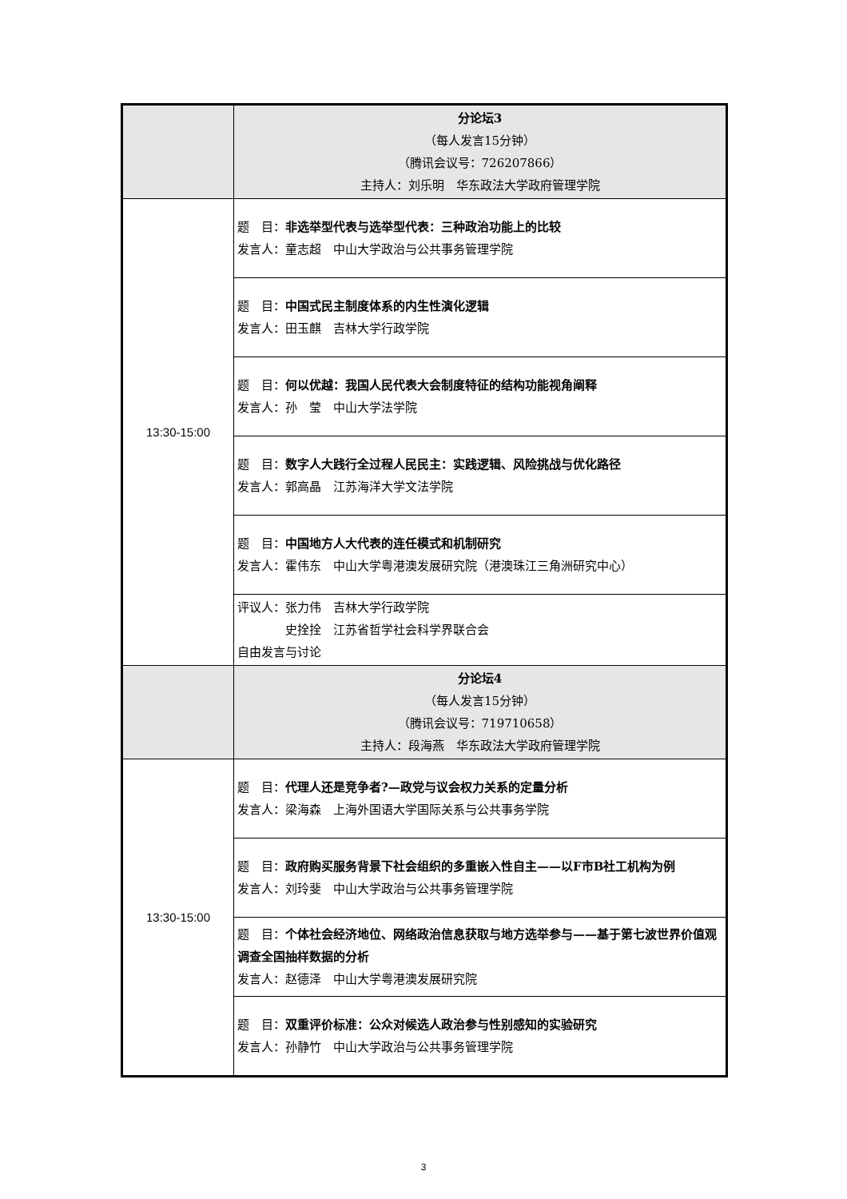| | 分论坛3 （每人发言15分钟） （腾讯会议号：726207866） 主持人：刘乐明 华东政法大学政府管理学院 |
| 13:30-15:00 | 题 目： 非选举型代表与选举型代表：三种政治功能上的比较 发言人：童志超 中山大学政治与公共事务管理学院 |
| | 题 目： 中国式民主制度体系的内生性演化逻辑 发言人：田玉麒 吉林大学行政学院 |
| | 题 目： 何以优越：我国人民代表大会制度特征的结构功能视角阐释 发言人：孙 莹 中山大学法学院 |
| | 题 目： 数字人大践行全过程人民民主：实践逻辑、风险挑战与优化路径 发言人：郭高晶 江苏海洋大学文法学院 |
| | 题 目： 中国地方人大代表的连任模式和机制研究 发言人：霍伟东 中山大学粤港澳发展研究院（港澳珠江三角洲研究中心） |
| | 评议人：张力伟 吉林大学行政学院 史拴拴 江苏省哲学社会科学界联合会 自由发言与讨论 |
| | 分论坛4 （每人发言15分钟） （腾讯会议号：719710658） 主持人：段海燕 华东政法大学政府管理学院 |
| 13:30-15:00 | 题 目： 代理人还是竞争者?—政党与议会权力关系的定量分析 发言人：梁海森 上海外国语大学国际关系与公共事务学院 |
| | 题 目： 政府购买服务背景下社会组织的多重嵌入性自主——以F市B社工机构为例 发言人：刘玲斐 中山大学政治与公共事务管理学院 |
| | 题 目： 个体社会经济地位、网络政治信息获取与地方选举参与——基于第七波世界价值观调查全国抽样数据的分析 发言人：赵德泽 中山大学粤港澳发展研究院 |
| | 题 目： 双重评价标准：公众对候选人政治参与性别感知的实验研究 发言人：孙静竹 中山大学政治与公共事务管理学院 |
3